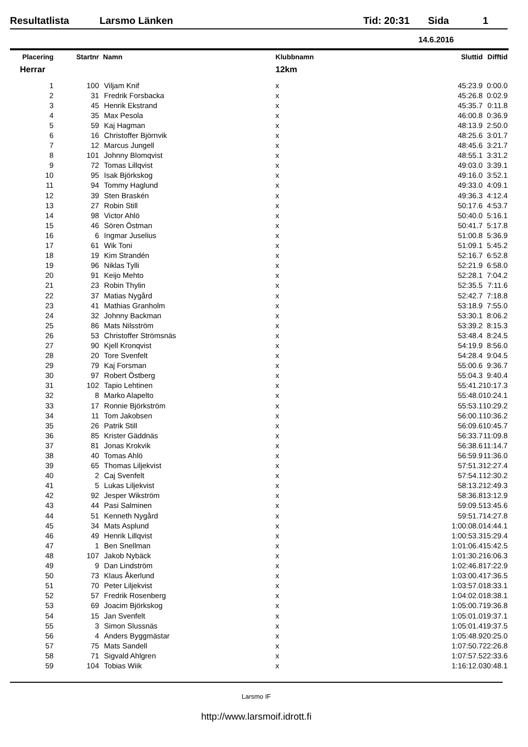Resultatlista Larsmo Länken Tid: 20:31 Sida 1
14.6.2016
| Placering | Startnr | Namn | Klubbnamn | Sluttid | Difftid |
| --- | --- | --- | --- | --- | --- |
| Herrar | | | 12km | | |
| 1 | 100 | Viljam Knif | x | 45:23.9 | 0:00.0 |
| 2 | 31 | Fredrik Forsbacka | x | 45:26.8 | 0:02.9 |
| 3 | 45 | Henrik Ekstrand | x | 45:35.7 | 0:11.8 |
| 4 | 35 | Max Pesola | x | 46:00.8 | 0:36.9 |
| 5 | 59 | Kaj Hagman | x | 48:13.9 | 2:50.0 |
| 6 | 16 | Christoffer Björnvik | x | 48:25.6 | 3:01.7 |
| 7 | 12 | Marcus Jungell | x | 48:45.6 | 3:21.7 |
| 8 | 101 | Johnny Blomqvist | x | 48:55.1 | 3:31.2 |
| 9 | 72 | Tomas Lillqvist | x | 49:03.0 | 3:39.1 |
| 10 | 95 | Isak Björkskog | x | 49:16.0 | 3:52.1 |
| 11 | 94 | Tommy Haglund | x | 49:33.0 | 4:09.1 |
| 12 | 39 | Sten Braskén | x | 49:36.3 | 4:12.4 |
| 13 | 27 | Robin Still | x | 50:17.6 | 4:53.7 |
| 14 | 98 | Victor Ahlö | x | 50:40.0 | 5:16.1 |
| 15 | 46 | Sören Östman | x | 50:41.7 | 5:17.8 |
| 16 | 6 | Ingmar Juselius | x | 51:00.8 | 5:36.9 |
| 17 | 61 | Wik Toni | x | 51:09.1 | 5:45.2 |
| 18 | 19 | Kim Strandén | x | 52:16.7 | 6:52.8 |
| 19 | 96 | Niklas Tylli | x | 52:21.9 | 6:58.0 |
| 20 | 91 | Keijo Mehto | x | 52:28.1 | 7:04.2 |
| 21 | 23 | Robin Thylin | x | 52:35.5 | 7:11.6 |
| 22 | 37 | Matias Nygård | x | 52:42.7 | 7:18.8 |
| 23 | 41 | Mathias Granholm | x | 53:18.9 | 7:55.0 |
| 24 | 32 | Johnny Backman | x | 53:30.1 | 8:06.2 |
| 25 | 86 | Mats Nilsström | x | 53:39.2 | 8:15.3 |
| 26 | 53 | Christoffer Strömsnäs | x | 53:48.4 | 8:24.5 |
| 27 | 90 | Kjell Kronqvist | x | 54:19.9 | 8:56.0 |
| 28 | 20 | Tore Svenfelt | x | 54:28.4 | 9:04.5 |
| 29 | 79 | Kaj Forsman | x | 55:00.6 | 9:36.7 |
| 30 | 97 | Robert Östberg | x | 55:04.3 | 9:40.4 |
| 31 | 102 | Tapio Lehtinen | x | 55:41.2 | 10:17.3 |
| 32 | 8 | Marko Alapelto | x | 55:48.0 | 10:24.1 |
| 33 | 17 | Ronnie Björkström | x | 55:53.1 | 10:29.2 |
| 34 | 11 | Tom Jakobsen | x | 56:00.1 | 10:36.2 |
| 35 | 26 | Patrik Still | x | 56:09.6 | 10:45.7 |
| 36 | 85 | Krister Gäddnäs | x | 56:33.7 | 11:09.8 |
| 37 | 81 | Jonas Krokvik | x | 56:38.6 | 11:14.7 |
| 38 | 40 | Tomas Ahlö | x | 56:59.9 | 11:36.0 |
| 39 | 65 | Thomas Liljekvist | x | 57:51.3 | 12:27.4 |
| 40 | 2 | Caj Svenfelt | x | 57:54.1 | 12:30.2 |
| 41 | 5 | Lukas Liljekvist | x | 58:13.2 | 12:49.3 |
| 42 | 92 | Jesper Wikström | x | 58:36.8 | 13:12.9 |
| 43 | 44 | Pasi Salminen | x | 59:09.5 | 13:45.6 |
| 44 | 51 | Kenneth Nygård | x | 59:51.7 | 14:27.8 |
| 45 | 34 | Mats Asplund | x | 1:00:08.0 | 14:44.1 |
| 46 | 49 | Henrik Lillqvist | x | 1:00:53.3 | 15:29.4 |
| 47 | 1 | Ben Snellman | x | 1:01:06.4 | 15:42.5 |
| 48 | 107 | Jakob Nybäck | x | 1:01:30.2 | 16:06.3 |
| 49 | 9 | Dan Lindström | x | 1:02:46.8 | 17:22.9 |
| 50 | 73 | Klaus Åkerlund | x | 1:03:00.4 | 17:36.5 |
| 51 | 70 | Peter Liljekvist | x | 1:03:57.0 | 18:33.1 |
| 52 | 57 | Fredrik Rosenberg | x | 1:04:02.0 | 18:38.1 |
| 53 | 69 | Joacim Björkskog | x | 1:05:00.7 | 19:36.8 |
| 54 | 15 | Jan Svenfelt | x | 1:05:01.0 | 19:37.1 |
| 55 | 3 | Simon Slussnäs | x | 1:05:01.4 | 19:37.5 |
| 56 | 4 | Anders Byggmästar | x | 1:05:48.9 | 20:25.0 |
| 57 | 75 | Mats Sandell | x | 1:07:50.7 | 22:26.8 |
| 58 | 71 | Sigvald Ahlgren | x | 1:07:57.5 | 22:33.6 |
| 59 | 104 | Tobias Wiik | x | 1:16:12.0 | 30:48.1 |
Larsmo IF
http://www.larsmoif.idrott.fi